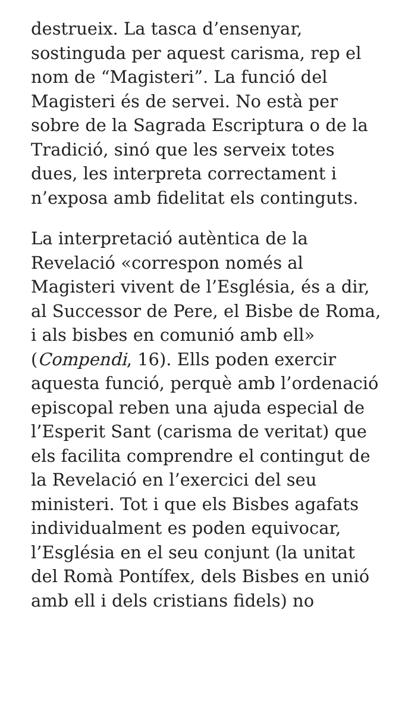destrueix. La tasca d’ensenyar, sostinguda per aquest carisma, rep el nom de “Magisteri”. La funció del Magisteri és de servei. No està per sobre de la Sagrada Escriptura o de la Tradició, sinó que les serveix totes dues, les interpreta correctament i n’exposa amb fidelitat els continguts.
La interpretació autèntica de la Revelació «correspon només al Magisteri vivent de l’Església, és a dir, al Successor de Pere, el Bisbe de Roma, i als bisbes en comunió amb ell» (Compendi, 16). Ells poden exercir aquesta funció, perquè amb l’ordenació episcopal reben una ajuda especial de l’Esperit Sant (carisma de veritat) que els facilita comprendre el contingut de la Revelació en l’exercici del seu ministeri. Tot i que els Bisbes agafats individualment es poden equivocar, l’Església en el seu conjunt (la unitat del Romà Pontífex, dels Bisbes en unió amb ell i dels cristians fidels) no